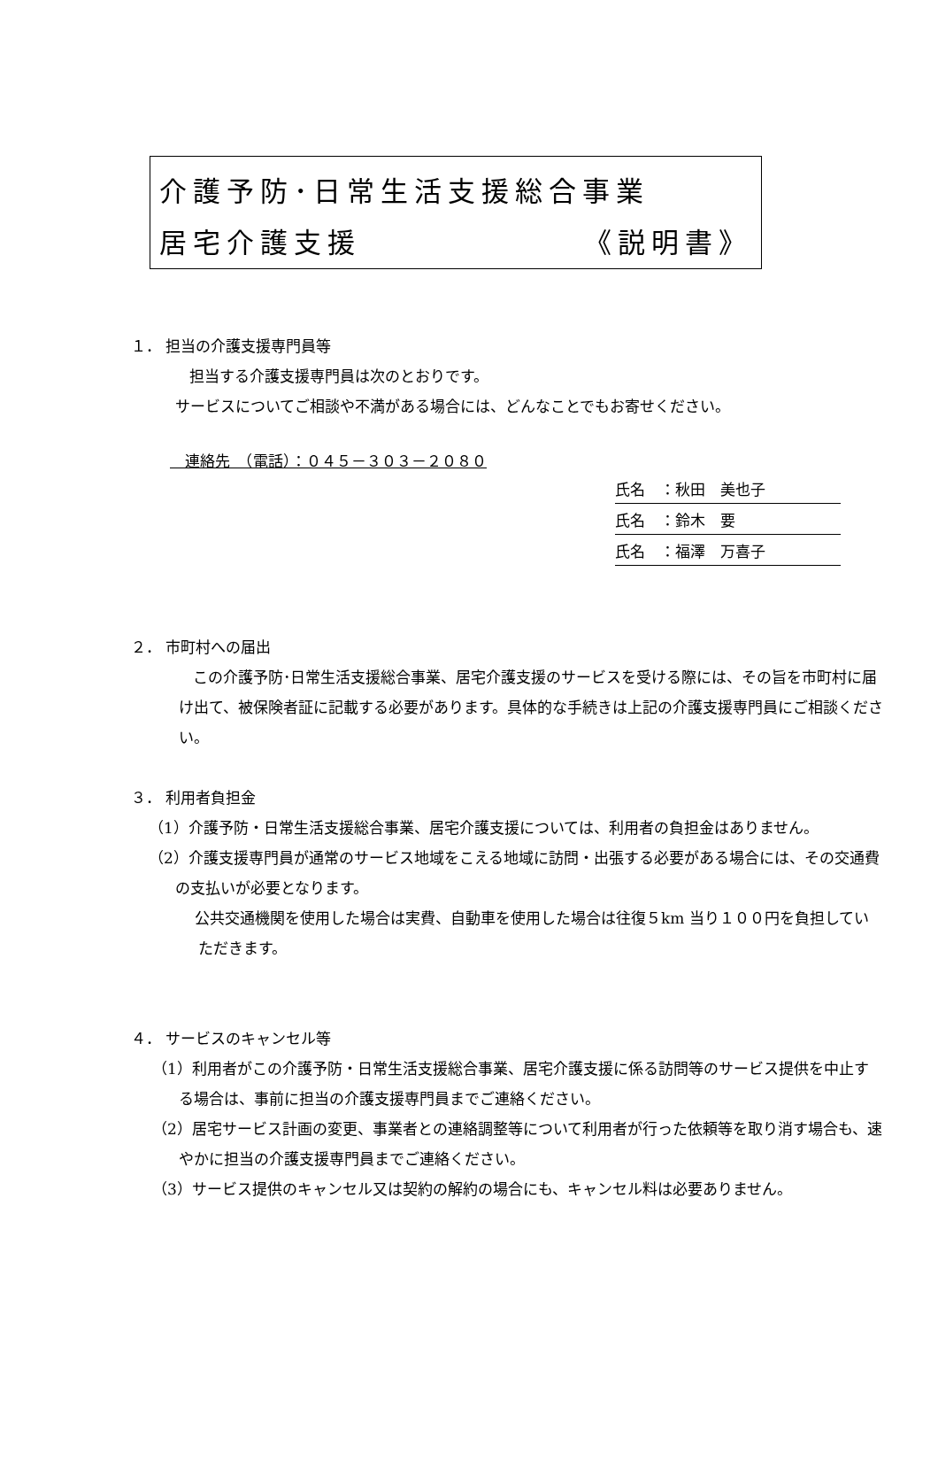介護予防･日常生活支援総合事業
居宅介護支援 《説明書》
１． 担当の介護支援専門員等
担当する介護支援専門員は次のとおりです。
サービスについてご相談や不満がある場合には、どんなことでもお寄せください。
　連絡先　（電話）：０４５－３０３－２０８０
氏名　：秋田　美也子
氏名　：鈴木　要
氏名　：福澤　万喜子
２． 市町村への届出
この介護予防･日常生活支援総合事業、居宅介護支援のサービスを受ける際には、その旨を市町村に届け出て、被保険者証に記載する必要があります。具体的な手続きは上記の介護支援専門員にご相談ください。
３． 利用者負担金
（1）介護予防・日常生活支援総合事業、居宅介護支援については、利用者の負担金はありません。
（2）介護支援専門員が通常のサービス地域をこえる地域に訪問・出張する必要がある場合には、その交通費の支払いが必要となります。
公共交通機関を使用した場合は実費、自動車を使用した場合は往復５km 当り１００円を負担していただきます。
４． サービスのキャンセル等
（1）利用者がこの介護予防・日常生活支援総合事業、居宅介護支援に係る訪問等のサービス提供を中止する場合は、事前に担当の介護支援専門員までご連絡ください。
（2）居宅サービス計画の変更、事業者との連絡調整等について利用者が行った依頼等を取り消す場合も、速やかに担当の介護支援専門員までご連絡ください。
（3）サービス提供のキャンセル又は契約の解約の場合にも、キャンセル料は必要ありません。